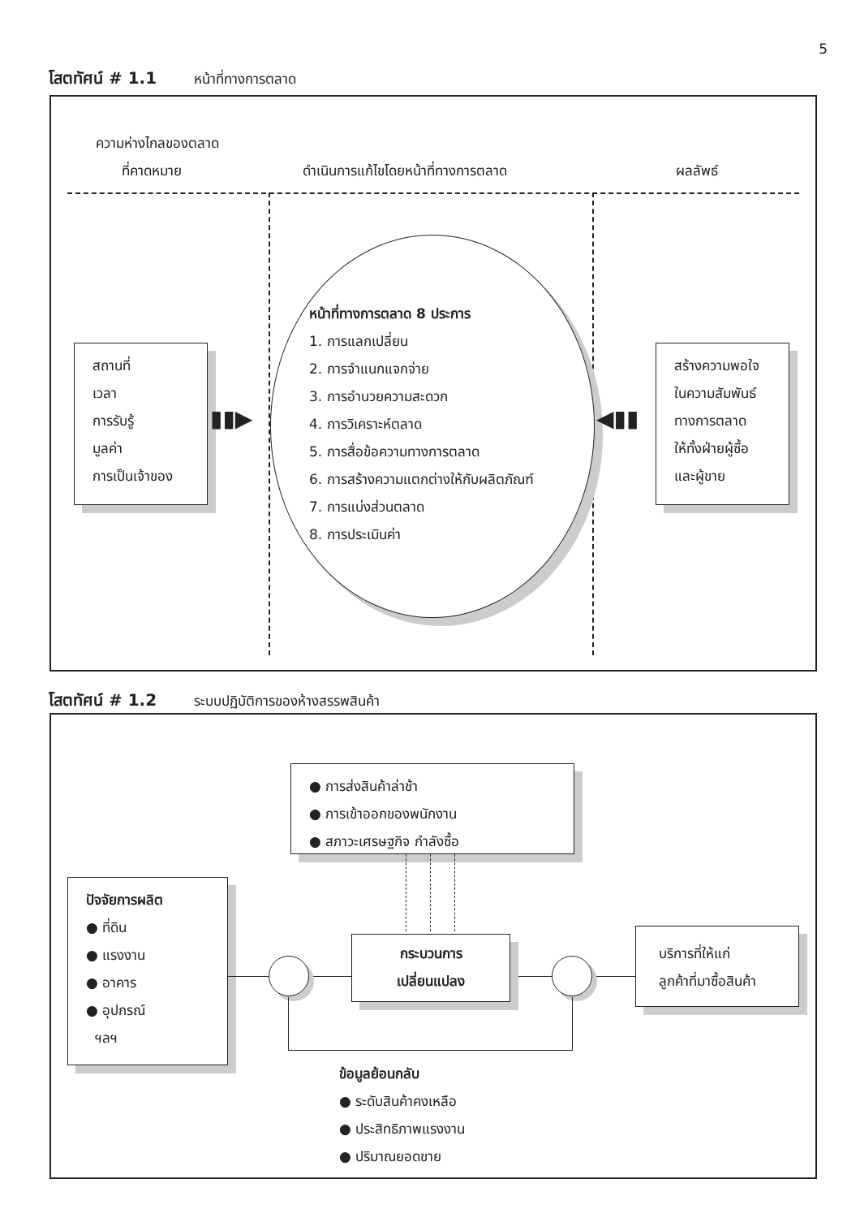5
โสตทัศน์ # 1.1 หน้าที่ทางการตลาด
ความห่างไกลของตลาด
ที่คาดหมาย
ดำเนินการแก้ไขโดยหน้าที่ทางการตลาด
ผลลัพธ์
หน้าที่ทางการตลาด 8 ประการ
1. การแลกเปลี่ยน
2. การจำแนกแจกจ่าย
3. การอำนวยความสะดวก
4. การวิเคราะห์ตลาด
5. การสื่อข้อความทางการตลาด
6. การสร้างความแตกต่างให้กับผลิตภัณฑ์
7. การแบ่งส่วนตลาด
8. การประเมินค่า
สถานที่
เวลา
การรับรู้
มูลค่า
การเป็นเจ้าของ
▮▮▶ ◀▮▮
สร้างความพอใจ
ในความสัมพันธ์
ทางการตลาด
ให้ทั้งฝ่ายผู้ซื้อ
และผู้ขาย
โสตทัศน์ # 1.2 ระบบปฏิบัติการของห้างสรรพสินค้า
● การส่งสินค้าล่าช้า
● การเข้าออกของพนักงาน
● สภาวะเศรษฐกิจ กำลังซื้อ
ปัจจัยการผลิต
● ที่ดิน
● แรงงาน
● อาคาร
● อุปกรณ์
ฯลฯ
กระบวนการ
เปลี่ยนแปลง
บริการที่ให้แก่
ลูกค้าที่มาซื้อสินค้า
ข้อมูลย้อนกลับ
● ระดับสินค้าคงเหลือ
● ประสิทธิภาพแรงงาน
● ปริมาณยอดขาย